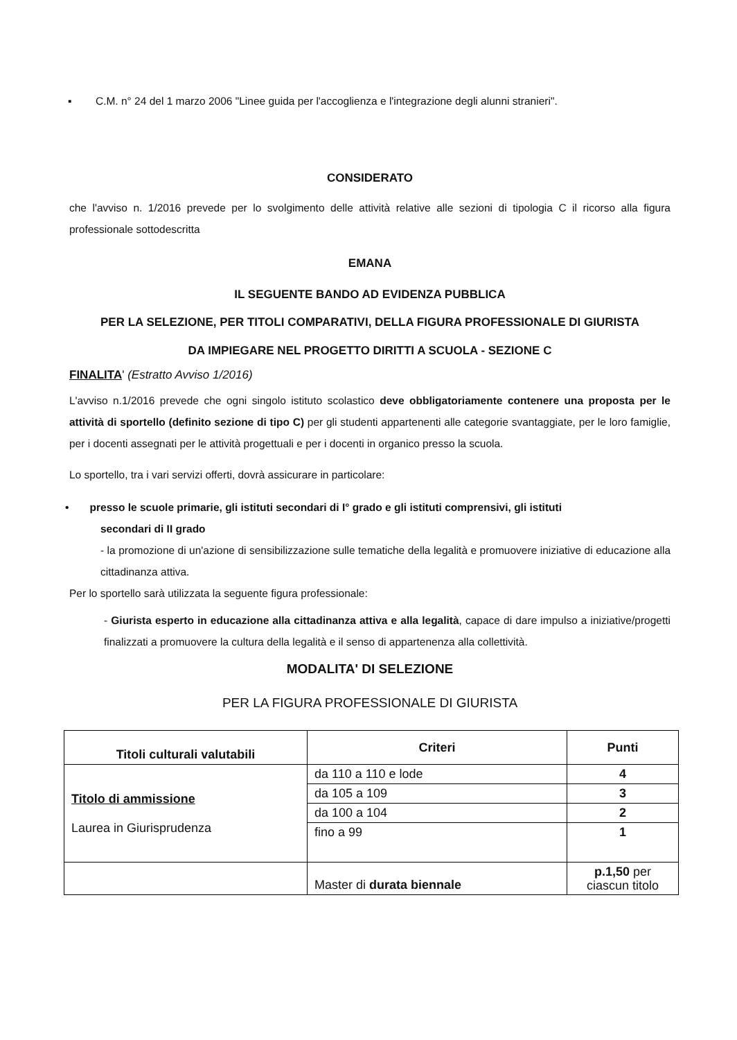▪ C.M. n° 24 del 1 marzo 2006 "Linee guida per l'accoglienza e l'integrazione degli alunni stranieri".
CONSIDERATO
che l'avviso n. 1/2016 prevede per lo svolgimento delle attività relative alle sezioni di tipologia C il ricorso alla figura professionale sottodescritta
EMANA
IL SEGUENTE BANDO AD EVIDENZA PUBBLICA
PER LA SELEZIONE, PER TITOLI COMPARATIVI, DELLA FIGURA PROFESSIONALE DI GIURISTA
DA IMPIEGARE NEL PROGETTO DIRITTI A SCUOLA - SEZIONE C
FINALITA' (Estratto Avviso 1/2016)
L'avviso n.1/2016 prevede che ogni singolo istituto scolastico deve obbligatoriamente contenere una proposta per le attività di sportello (definito sezione di tipo C) per gli studenti appartenenti alle categorie svantaggiate, per le loro famiglie, per i docenti assegnati per le attività progettuali e per i docenti in organico presso la scuola.
Lo sportello, tra i vari servizi offerti, dovrà assicurare in particolare:
• presso le scuole primarie, gli istituti secondari di I° grado e gli istituti comprensivi, gli istituti
secondari di II grado
- la promozione di un'azione di sensibilizzazione sulle tematiche della legalità e promuovere iniziative di educazione alla cittadinanza attiva.
Per lo sportello sarà utilizzata la seguente figura professionale:
- Giurista esperto in educazione alla cittadinanza attiva e alla legalità, capace di dare impulso a iniziative/progetti finalizzati a promuovere la cultura della legalità e il senso di appartenenza alla collettività.
MODALITA' DI SELEZIONE
PER LA FIGURA PROFESSIONALE DI GIURISTA
| Titoli culturali valutabili | Criteri | Punti |
| --- | --- | --- |
| Titolo di ammissione Laurea in Giurisprudenza | da 110 a 110 e lode | 4 |
| | da 105 a 109 | 3 |
| | da 100 a 104 | 2 |
| | fino a 99 | 1 |
| | Master di durata biennale | p.1,50 per ciascun titolo |